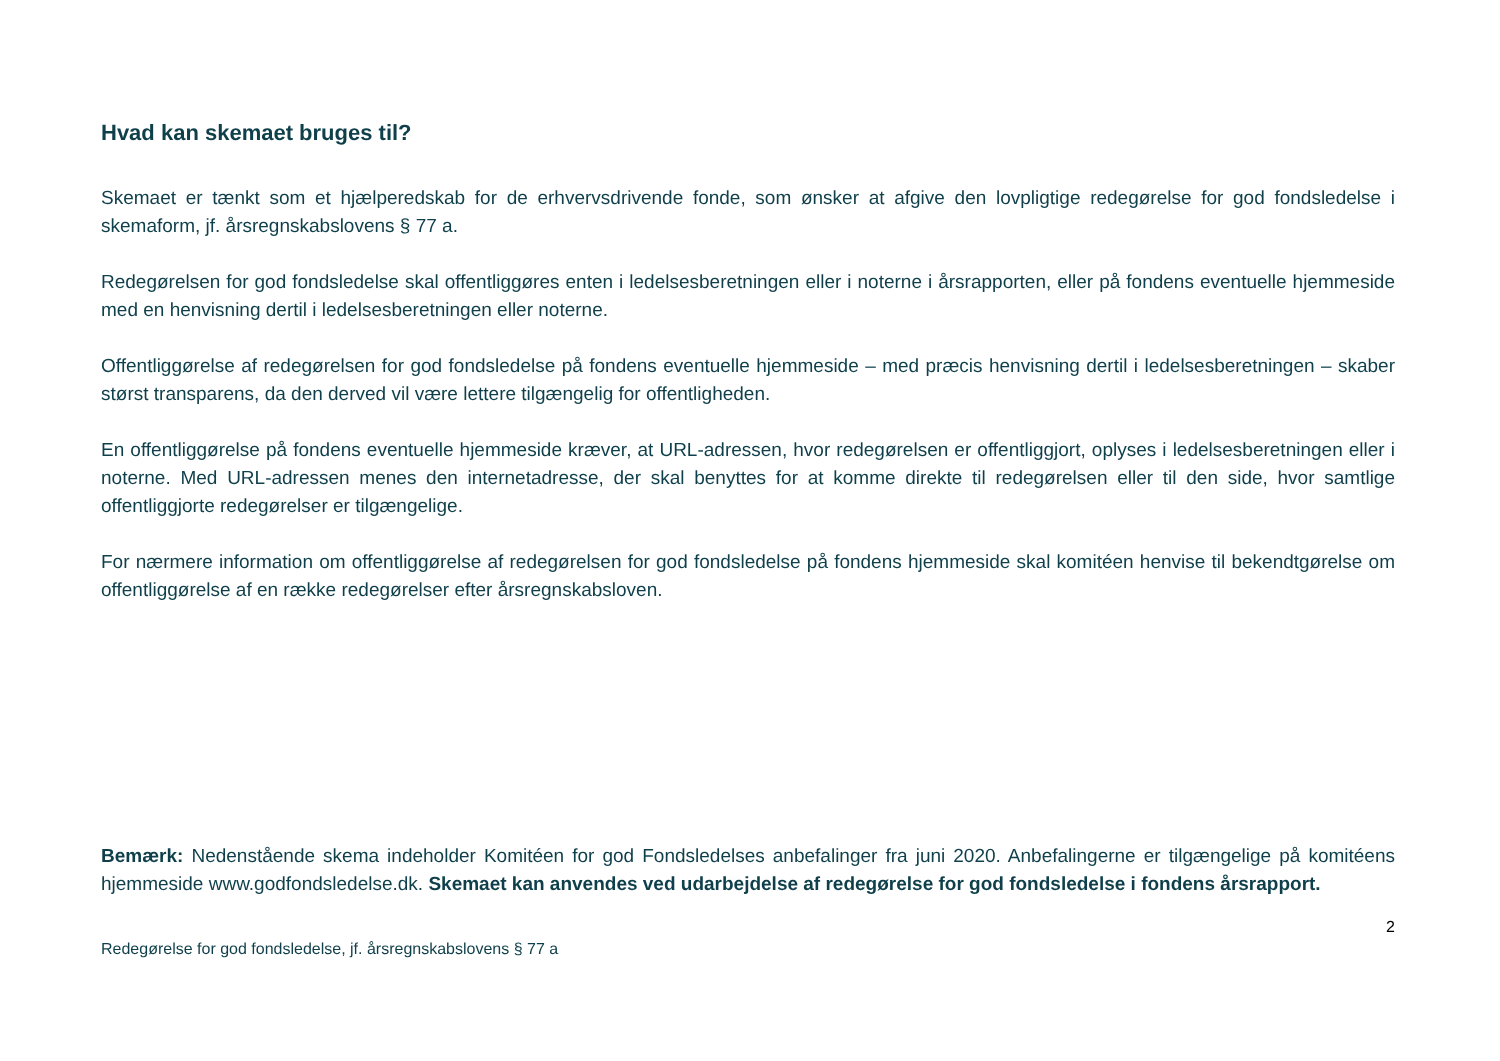Hvad kan skemaet bruges til?
Skemaet er tænkt som et hjælperedskab for de erhvervsdrivende fonde, som ønsker at afgive den lovpligtige redegørelse for god fondsledelse i skemaform, jf. årsregnskabslovens § 77 a.
Redegørelsen for god fondsledelse skal offentliggøres enten i ledelsesberetningen eller i noterne i årsrapporten, eller på fondens eventuelle hjemmeside med en henvisning dertil i ledelsesberetningen eller noterne.
Offentliggørelse af redegørelsen for god fondsledelse på fondens eventuelle hjemmeside – med præcis henvisning dertil i ledelsesberetningen – skaber størst transparens, da den derved vil være lettere tilgængelig for offentligheden.
En offentliggørelse på fondens eventuelle hjemmeside kræver, at URL-adressen, hvor redegørelsen er offentliggjort, oplyses i ledelsesberetningen eller i noterne. Med URL-adressen menes den internetadresse, der skal benyttes for at komme direkte til redegørelsen eller til den side, hvor samtlige offentliggjorte redegørelser er tilgængelige.
For nærmere information om offentliggørelse af redegørelsen for god fondsledelse på fondens hjemmeside skal komitéen henvise til bekendtgørelse om offentliggørelse af en række redegørelser efter årsregnskabsloven.
Bemærk: Nedenstående skema indeholder Komitéen for god Fondsledelses anbefalinger fra juni 2020. Anbefalingerne er tilgængelige på komitéens hjemmeside www.godfondsledelse.dk. Skemaet kan anvendes ved udarbejdelse af redegørelse for god fondsledelse i fondens årsrapport.
2
Redegørelse for god fondsledelse, jf. årsregnskabslovens § 77 a